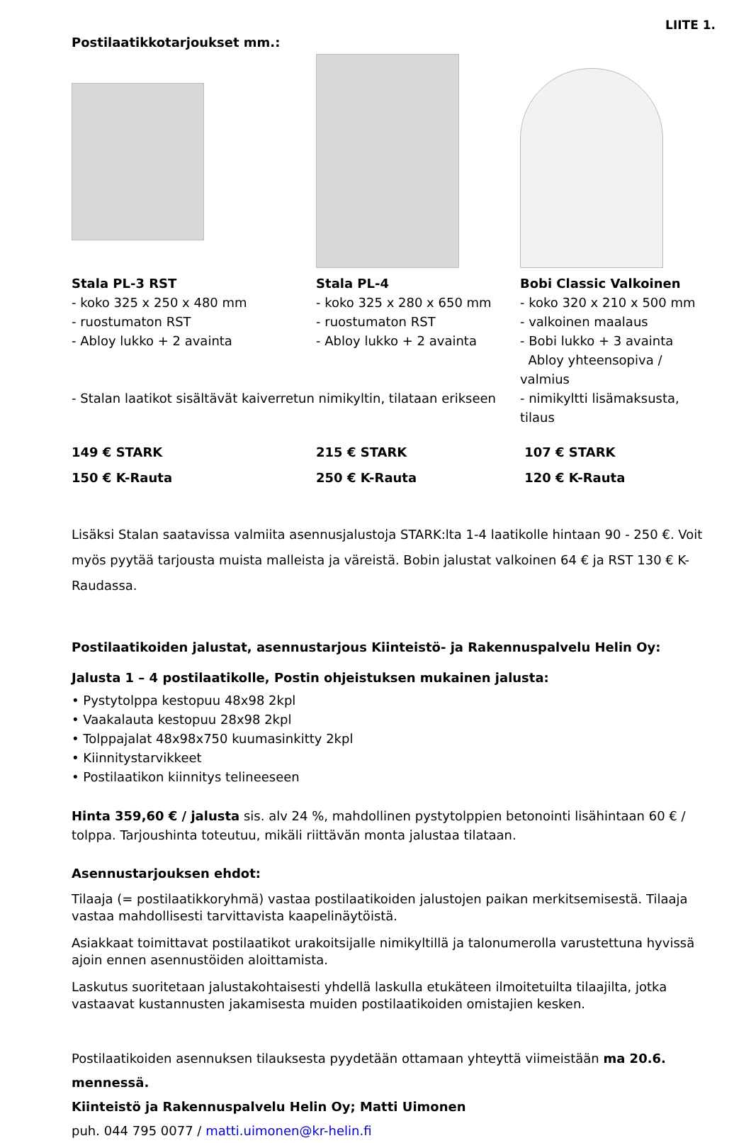LIITE 1.
Postilaatikkotarjoukset mm.:
Stala PL-3 RST
- koko 325 x 250 x 480 mm
- ruostumaton RST
- Abloy lukko + 2 avainta
Stala PL-4
- koko 325 x 280 x 650 mm
- ruostumaton RST
- Abloy lukko + 2 avainta
Bobi Classic Valkoinen
- koko 320 x 210 x 500 mm
- valkoinen maalaus
- Bobi lukko + 3 avainta
Abloy yhteensopiva / valmius
- Stalan laatikot sisältävät kaiverretun nimikyltin, tilataan erikseen
- nimikyltti lisämaksusta, tilaus
149 € STARK
150 € K-Rauta
215 € STARK
250 € K-Rauta
107 € STARK
120 € K-Rauta
Lisäksi Stalan saatavissa valmiita asennusjalustoja STARK:lta 1-4 laatikolle hintaan 90 - 250 €. Voit myös pyytää tarjousta muista malleista ja väreistä. Bobin jalustat valkoinen 64 € ja RST 130 € K-Raudassa.
Postilaatikoiden jalustat, asennustarjous Kiinteistö- ja Rakennuspalvelu Helin Oy:
Jalusta 1 – 4 postilaatikolle, Postin ohjeistuksen mukainen jalusta:
• Pystytolppa kestopuu 48x98 2kpl
• Vaakalauta kestopuu 28x98 2kpl
• Tolppajalat 48x98x750 kuumasinkitty 2kpl
• Kiinnitystarvikkeet
• Postilaatikon kiinnitys telineeseen
Hinta 359,60 € / jalusta sis. alv 24 %, mahdollinen pystytolppien betonointi lisähintaan 60 € / tolppa. Tarjoushinta toteutuu, mikäli riittävän monta jalustaa tilataan.
Asennustarjouksen ehdot:
Tilaaja (= postilaatikkoryhmä) vastaa postilaatikoiden jalustojen paikan merkitsemisestä. Tilaaja vastaa mahdollisesti tarvittavista kaapelinäytöistä.
Asiakkaat toimittavat postilaatikot urakoitsijalle nimikyltillä ja talonumerolla varustettuna hyvissä ajoin ennen asennustöiden aloittamista.
Laskutus suoritetaan jalustakohtaisesti yhdellä laskulla etukäteen ilmoitetuilta tilaajilta, jotka vastaavat kustannusten jakamisesta muiden postilaatikoiden omistajien kesken.
Postilaatikoiden asennuksen tilauksesta pyydetään ottamaan yhteyttä viimeistään ma 20.6. mennessä.
Kiinteistö ja Rakennuspalvelu Helin Oy; Matti Uimonen
puh. 044 795 0077 / matti.uimonen@kr-helin.fi